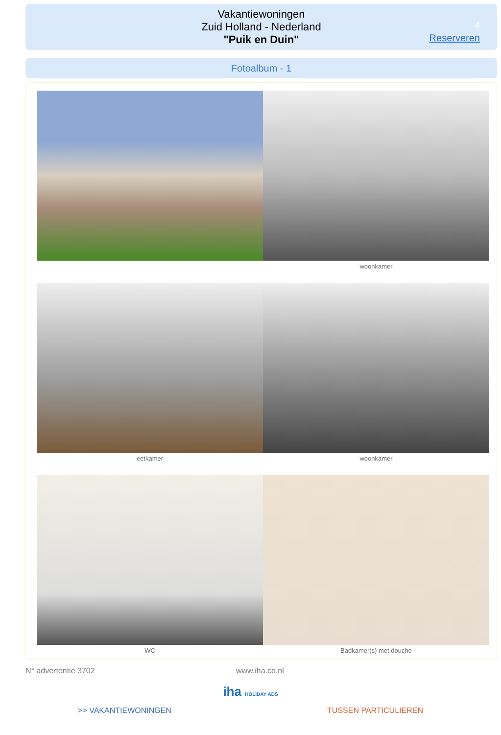Vakantiewoningen
Zuid Holland - Nederland
"Puik en Duin"
4
Reserveren
Fotoalbum - 1
woonkamer
eetkamer woonkamer
WC Badkamer(s) met douche
N° advertentie 3702 www.iha.co.nl
iha HOLIDAY ADS
>> VAKANTIEWONINGEN TUSSEN PARTICULIEREN